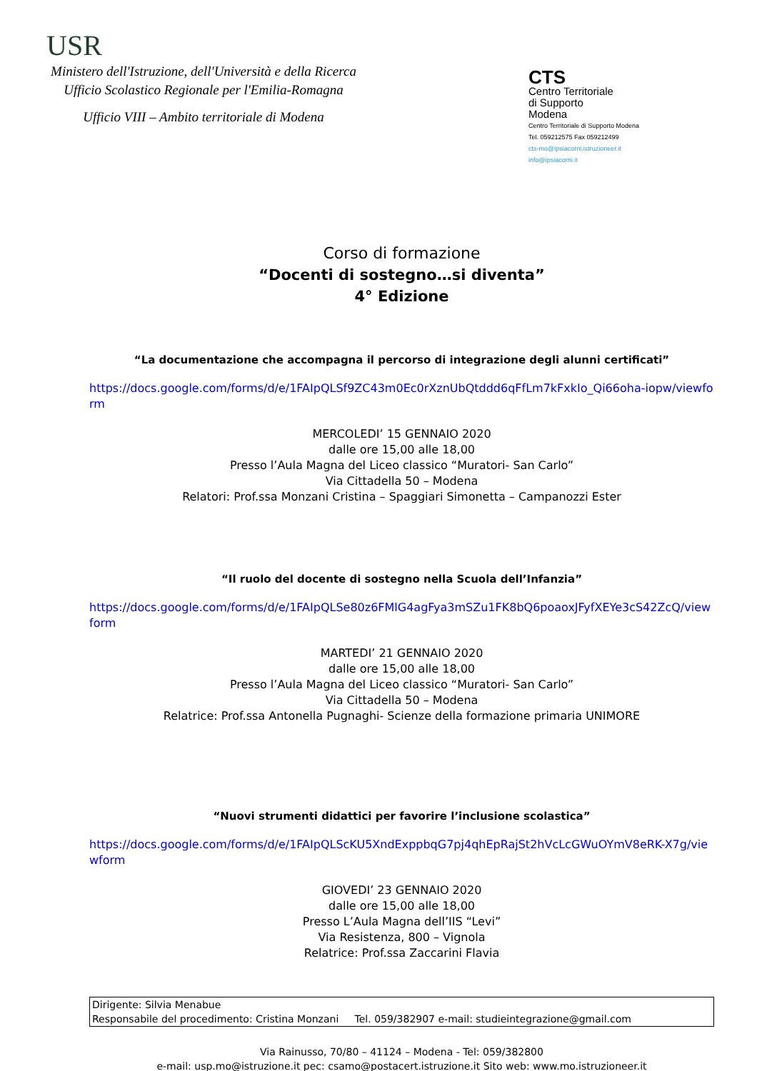USR
Ministero dell'Istruzione, dell'Università e della Ricerca
Ufficio Scolastico Regionale per l'Emilia-Romagna
Ufficio VIII – Ambito territoriale di Modena
CTS
Centro Territoriale
di Supporto
Modena
Centro Territoriale di Supporto Modena
Tel. 059212575 Fax 059212499
cts-mo@ipsiacorni.istruzioneer.it
info@ipsiacorni.it
Corso di formazione
“Docenti di sostegno…si diventa”
4° Edizione
“La documentazione che accompagna il percorso di integrazione degli alunni certificati”
https://docs.google.com/forms/d/e/1FAIpQLSf9ZC43m0Ec0rXznUbQtddd6qFfLm7kFxkIo_Qi66oha-iopw/viewform
MERCOLEDI’ 15 GENNAIO 2020
dalle ore 15,00 alle 18,00
Presso l’Aula Magna del Liceo classico “Muratori- San Carlo”
Via Cittadella 50 – Modena
Relatori: Prof.ssa Monzani Cristina – Spaggiari Simonetta – Campanozzi Ester
“Il ruolo del docente di sostegno nella Scuola dell’Infanzia”
https://docs.google.com/forms/d/e/1FAIpQLSe80z6FMlG4agFya3mSZu1FK8bQ6poaoxJFyfXEYe3cS42ZcQ/viewform
MARTEDI’ 21 GENNAIO 2020
dalle ore 15,00 alle 18,00
Presso l’Aula Magna del Liceo classico “Muratori- San Carlo”
Via Cittadella 50 – Modena
Relatrice: Prof.ssa Antonella Pugnaghi- Scienze della formazione primaria UNIMORE
“Nuovi strumenti didattici per favorire l’inclusione scolastica”
https://docs.google.com/forms/d/e/1FAIpQLScKU5XndExppbqG7pj4qhEpRajSt2hVcLcGWuOYmV8eRK-X7g/viewform
GIOVEDI’ 23 GENNAIO 2020
dalle ore 15,00 alle 18,00
Presso L’Aula Magna dell’IIS “Levi”
Via Resistenza, 800 – Vignola
Relatrice: Prof.ssa Zaccarini Flavia
Dirigente: Silvia Menabue
Responsabile del procedimento: Cristina Monzani Tel. 059/382907 e-mail: studieintegrazione@gmail.com
Via Rainusso, 70/80 – 41124 – Modena - Tel: 059/382800
e-mail: usp.mo@istruzione.it pec: csamo@postacert.istruzione.it Sito web: www.mo.istruzioneer.it